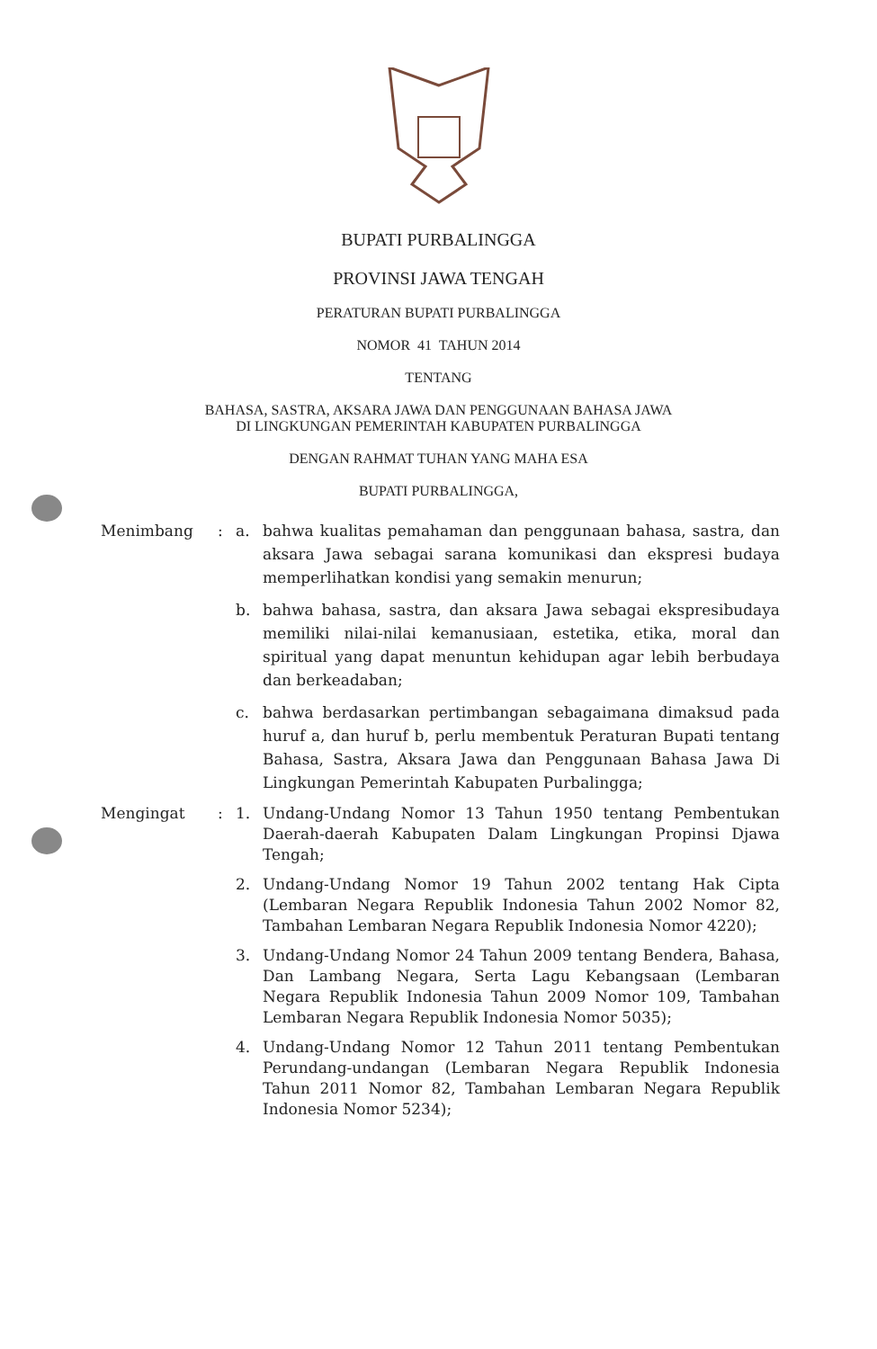BUPATI PURBALINGGA
PROVINSI JAWA TENGAH
PERATURAN BUPATI PURBALINGGA
NOMOR 41 TAHUN 2014
TENTANG
BAHASA, SASTRA, AKSARA JAWA DAN PENGGUNAAN BAHASA JAWA
DI LINGKUNGAN PEMERINTAH KABUPATEN PURBALINGGA
DENGAN RAHMAT TUHAN YANG MAHA ESA
BUPATI PURBALINGGA,
Menimbang : a. bahwa kualitas pemahaman dan penggunaan bahasa, sastra, dan aksara Jawa sebagai sarana komunikasi dan ekspresi budaya memperlihatkan kondisi yang semakin menurun;
b. bahwa bahasa, sastra, dan aksara Jawa sebagai ekspresibudaya memiliki nilai-nilai kemanusiaan, estetika, etika, moral dan spiritual yang dapat menuntun kehidupan agar lebih berbudaya dan berkeadaban;
c. bahwa berdasarkan pertimbangan sebagaimana dimaksud pada huruf a, dan huruf b, perlu membentuk Peraturan Bupati tentang Bahasa, Sastra, Aksara Jawa dan Penggunaan Bahasa Jawa Di Lingkungan Pemerintah Kabupaten Purbalingga;
Mengingat : 1. Undang-Undang Nomor 13 Tahun 1950 tentang Pembentukan Daerah-daerah Kabupaten Dalam Lingkungan Propinsi Djawa Tengah;
2. Undang-Undang Nomor 19 Tahun 2002 tentang Hak Cipta (Lembaran Negara Republik Indonesia Tahun 2002 Nomor 82, Tambahan Lembaran Negara Republik Indonesia Nomor 4220);
3. Undang-Undang Nomor 24 Tahun 2009 tentang Bendera, Bahasa, Dan Lambang Negara, Serta Lagu Kebangsaan (Lembaran Negara Republik Indonesia Tahun 2009 Nomor 109, Tambahan Lembaran Negara Republik Indonesia Nomor 5035);
4. Undang-Undang Nomor 12 Tahun 2011 tentang Pembentukan Perundang-undangan (Lembaran Negara Republik Indonesia Tahun 2011 Nomor 82, Tambahan Lembaran Negara Republik Indonesia Nomor 5234);